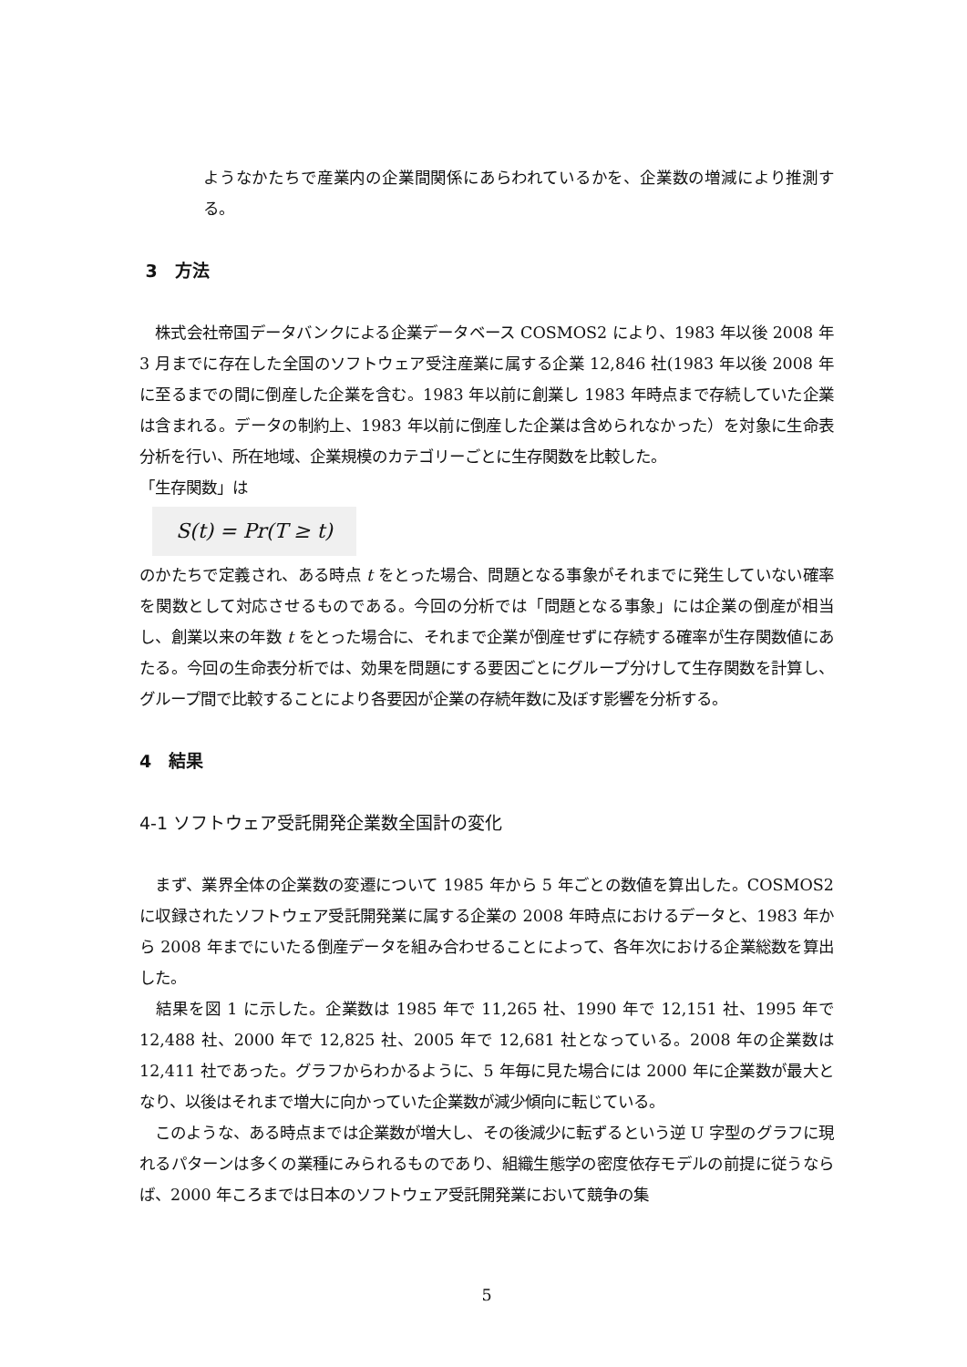ようなかたちで産業内の企業間関係にあらわれているかを、企業数の増減により推測する。
3　方法
　株式会社帝国データバンクによる企業データベース COSMOS2 により、1983 年以後 2008 年 3 月までに存在した全国のソフトウェア受注産業に属する企業 12,846 社(1983 年以後 2008 年に至るまでの間に倒産した企業を含む。1983 年以前に創業し 1983 年時点まで存続していた企業は含まれる。データの制約上、1983 年以前に倒産した企業は含められなかった）を対象に生命表分析を行い、所在地域、企業規模のカテゴリーごとに生存関数を比較した。
「生存関数」は
S(t) = Pr(T ≥ t)
のかたちで定義され、ある時点 t をとった場合、問題となる事象がそれまでに発生していない確率を関数として対応させるものである。今回の分析では「問題となる事象」には企業の倒産が相当し、創業以来の年数 t をとった場合に、それまで企業が倒産せずに存続する確率が生存関数値にあたる。今回の生命表分析では、効果を問題にする要因ごとにグループ分けして生存関数を計算し、グループ間で比較することにより各要因が企業の存続年数に及ぼす影響を分析する。
4　結果
4-1 ソフトウェア受託開発企業数全国計の変化
　まず、業界全体の企業数の変遷について 1985 年から 5 年ごとの数値を算出した。COSMOS2 に収録されたソフトウェア受託開発業に属する企業の 2008 年時点におけるデータと、1983 年から 2008 年までにいたる倒産データを組み合わせることによって、各年次における企業総数を算出した。
　結果を図 1 に示した。企業数は 1985 年で 11,265 社、1990 年で 12,151 社、1995 年で 12,488 社、2000 年で 12,825 社、2005 年で 12,681 社となっている。2008 年の企業数は 12,411 社であった。グラフからわかるように、5 年毎に見た場合には 2000 年に企業数が最大となり、以後はそれまで増大に向かっていた企業数が減少傾向に転じている。
　このような、ある時点までは企業数が増大し、その後減少に転ずるという逆 U 字型のグラフに現れるパターンは多くの業種にみられるものであり、組織生態学の密度依存モデルの前提に従うならば、2000 年ころまでは日本のソフトウェア受託開発業において競争の集
5